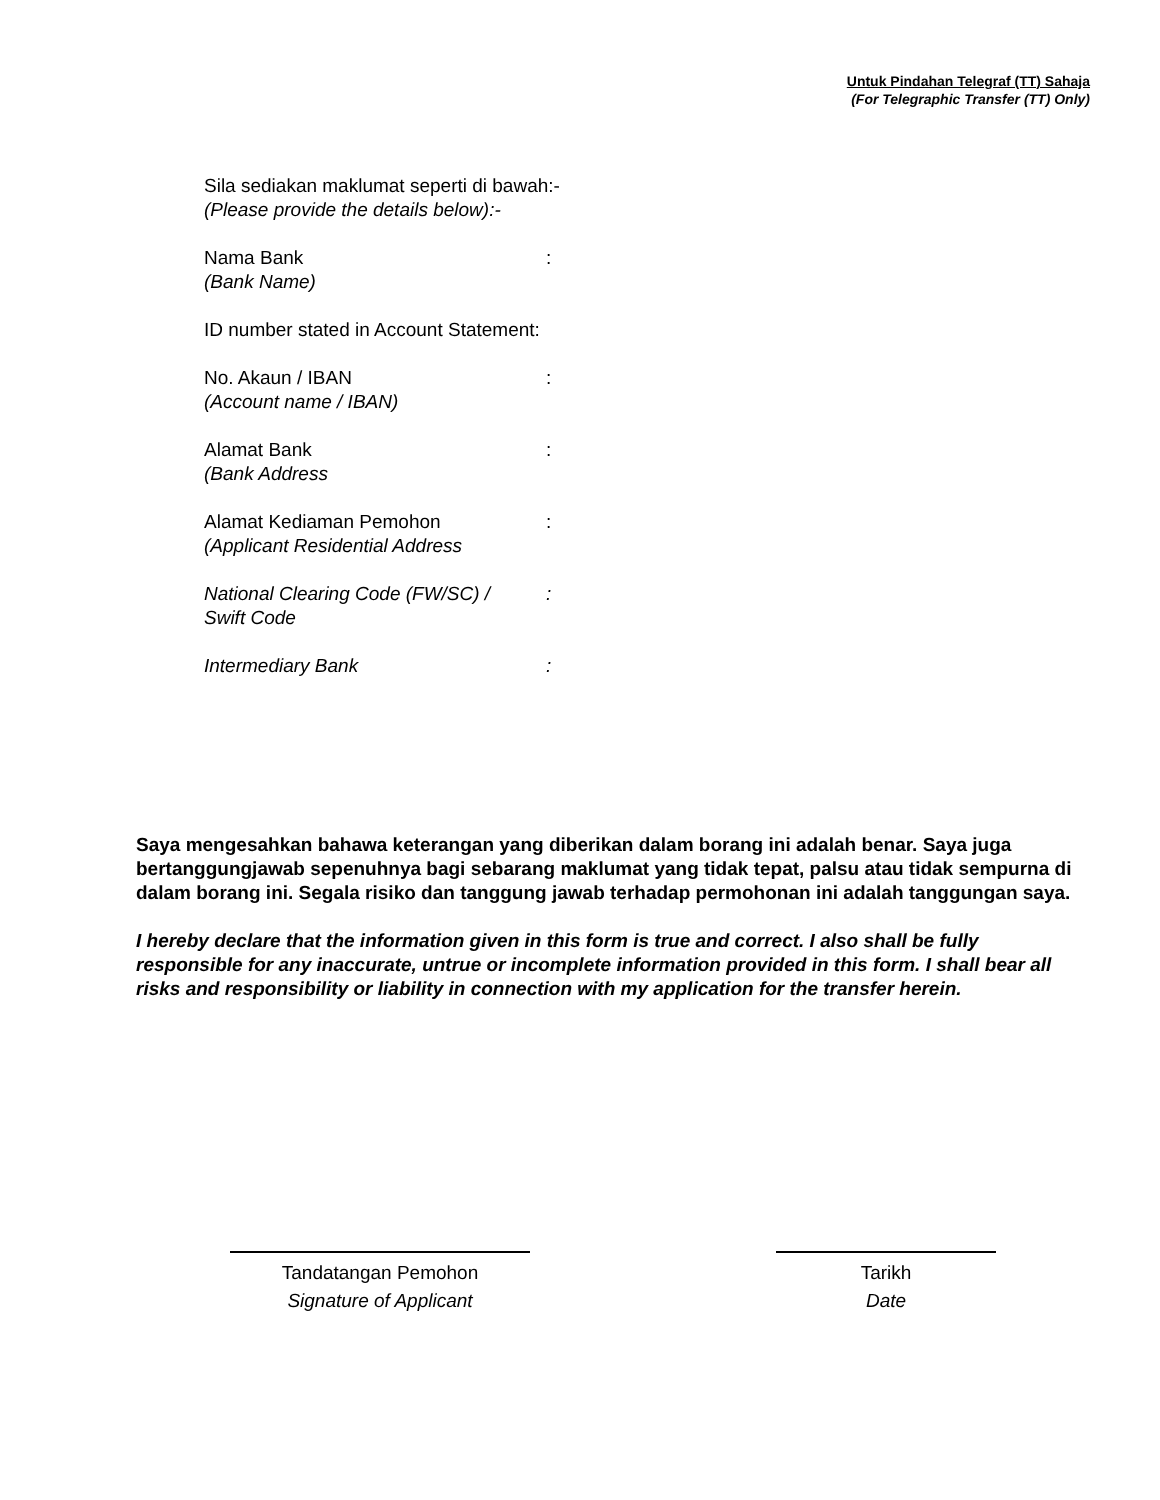Untuk Pindahan Telegraf (TT) Sahaja
(For Telegraphic Transfer (TT) Only)
Sila sediakan maklumat seperti di bawah:-
(Please provide the details below):-
Nama Bank
(Bank Name)
:
ID number stated in Account Statement:
No. Akaun / IBAN
(Account name / IBAN)
:
Alamat Bank
(Bank Address
:
Alamat Kediaman Pemohon
(Applicant Residential Address
:
National Clearing Code (FW/SC) /
Swift Code
:
Intermediary Bank :
Saya mengesahkan bahawa keterangan yang diberikan dalam borang ini adalah benar. Saya juga bertanggungjawab sepenuhnya bagi sebarang maklumat yang tidak tepat, palsu atau tidak sempurna di dalam borang ini. Segala risiko dan tanggung jawab terhadap permohonan ini adalah tanggungan saya.
I hereby declare that the information given in this form is true and correct. I also shall be fully responsible for any inaccurate, untrue or incomplete information provided in this form. I shall bear all risks and responsibility or liability in connection with my application for the transfer herein.
Tandatangan Pemohon
Signature of Applicant
Tarikh
Date